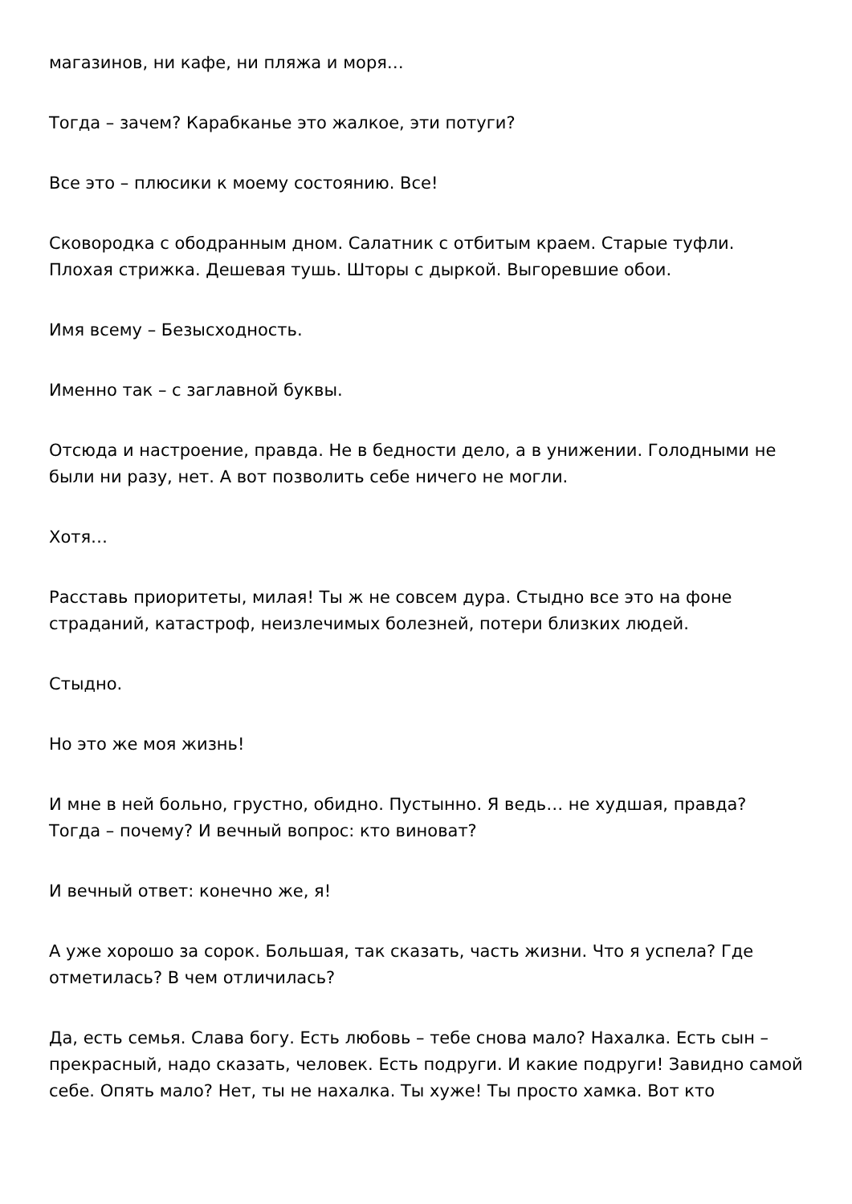магазинов, ни кафе, ни пляжа и моря…
Тогда – зачем? Карабканье это жалкое, эти потуги?
Все это – плюсики к моему состоянию. Все!
Сковородка с ободранным дном. Салатник с отбитым краем. Старые туфли. Плохая стрижка. Дешевая тушь. Шторы с дыркой. Выгоревшие обои.
Имя всему – Безысходность.
Именно так – с заглавной буквы.
Отсюда и настроение, правда. Не в бедности дело, а в унижении. Голодными не были ни разу, нет. А вот позволить себе ничего не могли.
Хотя…
Расставь приоритеты, милая! Ты ж не совсем дура. Стыдно все это на фоне страданий, катастроф, неизлечимых болезней, потери близких людей.
Стыдно.
Но это же моя жизнь!
И мне в ней больно, грустно, обидно. Пустынно. Я ведь… не худшая, правда? Тогда – почему? И вечный вопрос: кто виноват?
И вечный ответ: конечно же, я!
А уже хорошо за сорок. Большая, так сказать, часть жизни. Что я успела? Где отметилась? В чем отличилась?
Да, есть семья. Слава богу. Есть любовь – тебе снова мало? Нахалка. Есть сын – прекрасный, надо сказать, человек. Есть подруги. И какие подруги! Завидно самой себе. Опять мало? Нет, ты не нахалка. Ты хуже! Ты просто хамка. Вот кто